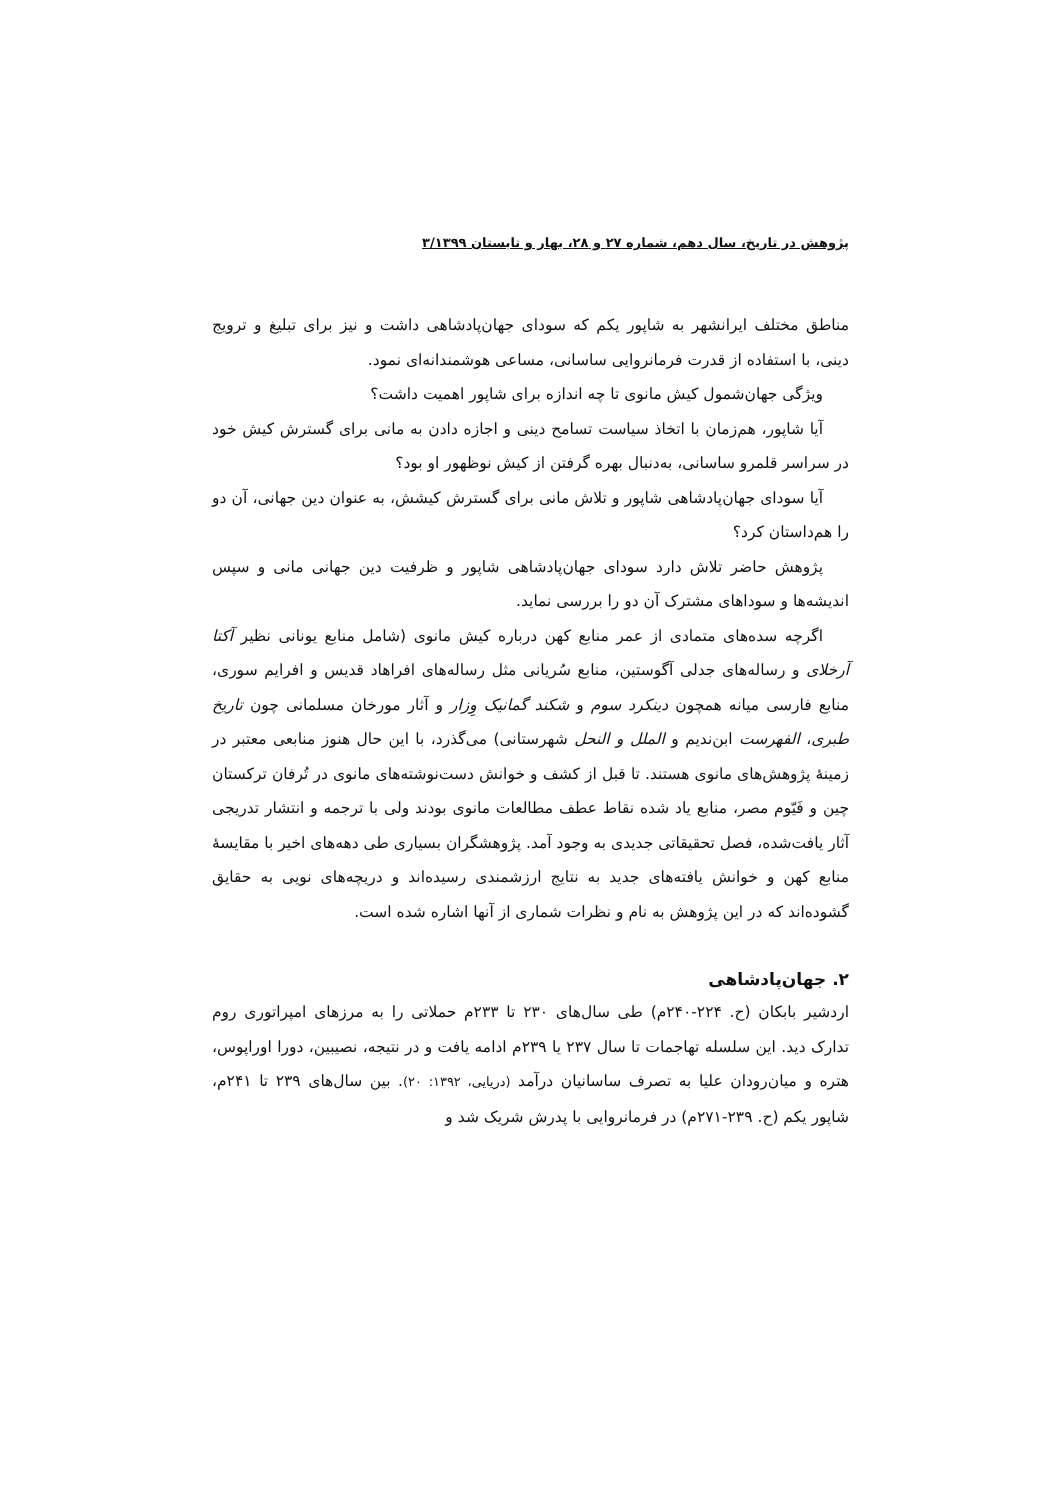پژوهش در تاریخ، سال دهم، شماره ۲۷ و ۲۸، بهار و تابستان ۳/۱۳۹۹
مناطق مختلف ایرانشهر به شاپور یکم که سودای جهان‌پادشاهی داشت و نیز برای تبلیغ و ترویج دینی، با استفاده از قدرت فرمانروایی ساسانی، مساعی هوشمندانه‌ای نمود.
ویژگی جهان‌شمول کیش مانوی تا چه اندازه برای شاپور اهمیت داشت؟
آیا شاپور، هم‌زمان با اتخاذ سیاست تسامح دینی و اجازه دادن به مانی برای گسترش کیش خود در سراسر قلمرو ساسانی، به‌دنبال بهره گرفتن از کیش نوظهور او بود؟
آیا سودای جهان‌پادشاهی شاپور و تلاش مانی برای گسترش کیشش، به عنوان دین جهانی، آن دو را هم‌داستان کرد؟
پژوهش حاضر تلاش دارد سودای جهان‌پادشاهی شاپور و ظرفیت دین جهانی مانی و سپس اندیشه‌ها و سوداهای مشترک آن دو را بررسی نماید.
اگرچه سده‌های متمادی از عمر منابع کهن درباره کیش مانوی (شامل منابع یونانی نظیر آکتا آرخلای و رساله‌های جدلی آگوستین، منابع سُریانی مثل رساله‌های افراهاد قدیس و افرایم سوری، منابع فارسی میانه همچون دینکرد سوم و شکند گمانیک وِزار و آثار مورخان مسلمانی چون تاریخ طبری، الفهرست ابن‌ندیم و الملل و النحل شهرستانی) می‌گذرد، با این حال هنوز منابعی معتبر در زمینهٔ پژوهش‌های مانوی هستند. تا قبل از کشف و خوانش دست‌نوشته‌های مانوی در تُرفان ترکستان چین و فَیّوم مصر، منابع یاد شده نقاط عطف مطالعات مانوی بودند ولی با ترجمه و انتشار تدریجی آثار یافت‌شده، فصل تحقیقاتی جدیدی به وجود آمد. پژوهشگران بسیاری طی دهه‌های اخیر با مقایسهٔ منابع کهن و خوانش یافته‌های جدید به نتایج ارزشمندی رسیده‌اند و دریچه‌های نویی به حقایق گشوده‌اند که در این پژوهش به نام و نظرات شماری از آنها اشاره شده است.
۲. جهان‌پادشاهی
اردشیر بابکان (ح. ۲۲۴-۲۴۰م) طی سال‌های ۲۳۰ تا ۲۳۳م حملاتی را به مرزهای امپراتوری روم تدارک دید. این سلسله تهاجمات تا سال ۲۳۷ یا ۲۳۹م ادامه یافت و در نتیجه، نصیبین، دورا اوراپوس، هتره و میان‌رودان علیا به تصرف ساسانیان درآمد (دریایی، ۱۳۹۲: ۲۰). بین سال‌های ۲۳۹ تا ۲۴۱م، شاپور یکم (ح. ۲۳۹-۲۷۱م) در فرمانروایی با پدرش شریک شد و